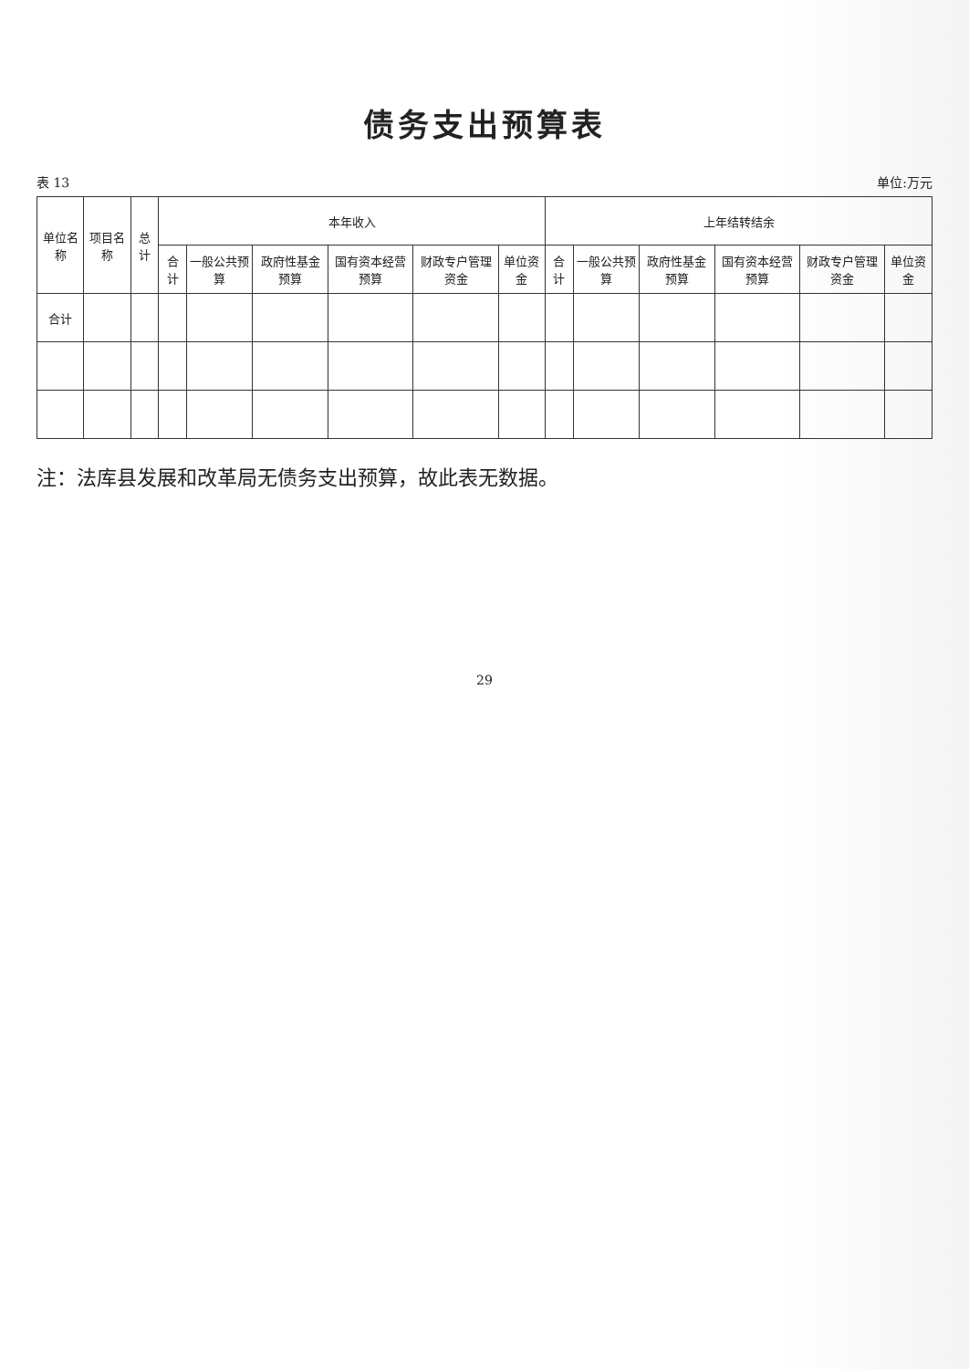债务支出预算表
表 13 单位:万元
| 单位名称 | 项目名称 | 总计 | 本年收入 | | | | | | 上年结转结余 | | | | | |
| --- | --- | --- | --- | --- | --- | --- | --- | --- | --- | --- | --- | --- | --- | --- |
| | | | 合计 | 一般公共预算 | 政府性基金预算 | 国有资本经营预算 | 财政专户管理资金 | 单位资金 | 合计 | 一般公共预算 | 政府性基金预算 | 国有资本经营预算 | 财政专户管理资金 | 单位资金 |
| 合计 | | | | | | | | | | | | | | |
注：法库县发展和改革局无债务支出预算，故此表无数据。
29